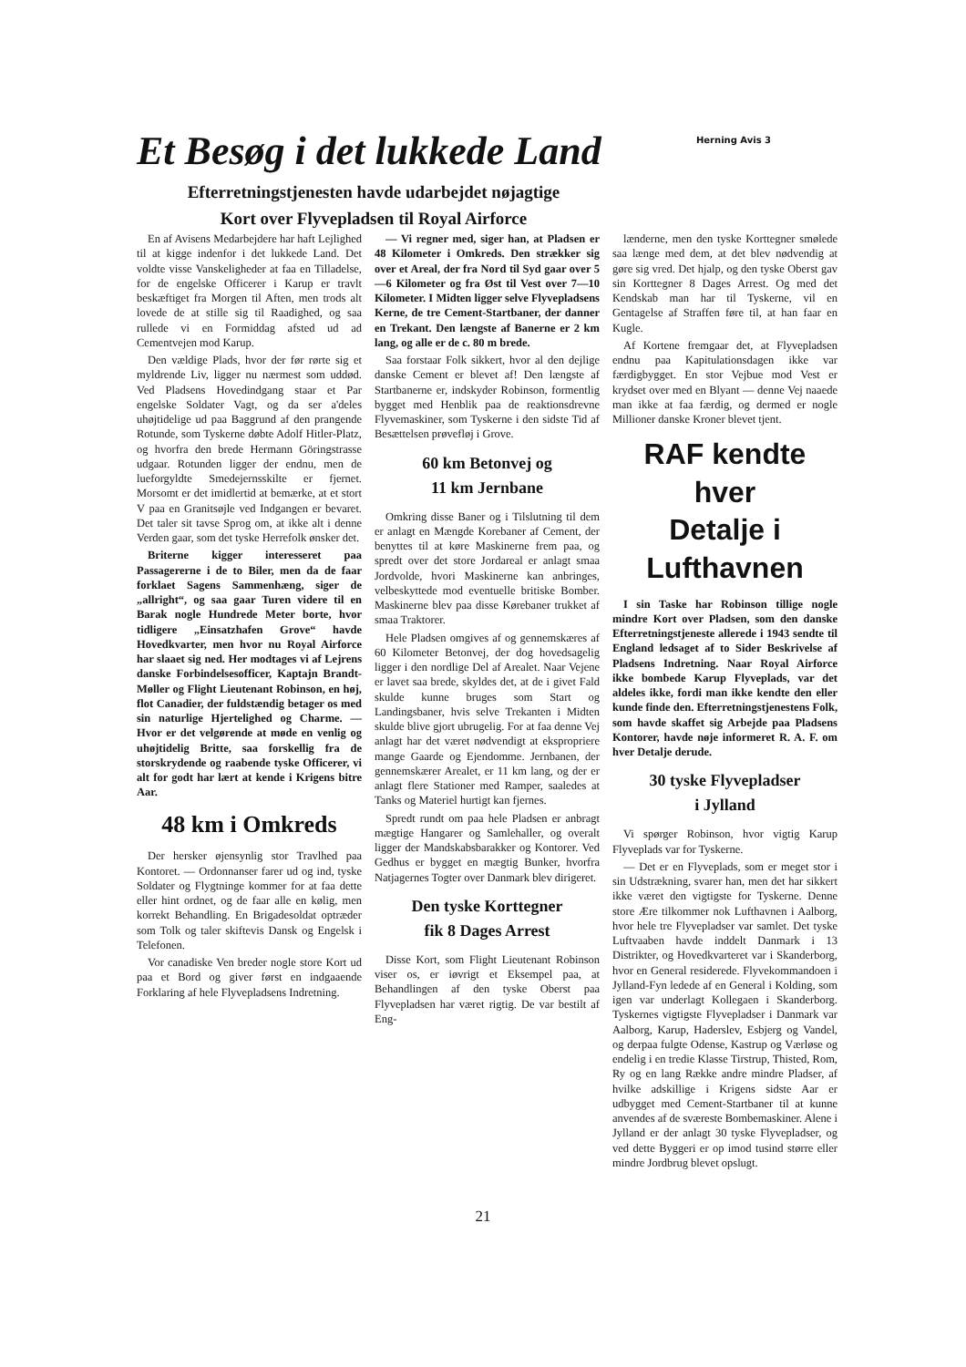Et Besøg i det lukkede Land
Efterretningstjenesten havde udarbejdet nøjagtige
Kort over Flyvepladsen til Royal Airforce
Herning Avis 3
En af Avisens Medarbejdere har haft Lejlighed til at kigge indenfor i det lukkede Land. Det voldte visse Vanskeligheder at faa en Tilladelse, for de engelske Officerer i Karup er travlt beskæftiget fra Morgen til Aften, men trods alt lovede de at stille sig til Raadighed, og saa rullede vi en Formiddag afsted ud ad Cementvejen mod Karup.
Den vældige Plads, hvor der før rørte sig et myldrende Liv, ligger nu nærmest som uddød. Ved Pladsens Hovedindgang staar et Par engelske Soldater Vagt, og da ser a'deles uhøjtidelige ud paa Baggrund af den prangende Rotunde, som Tyskerne døbte Adolf Hitler-Platz, og hvorfra den brede Hermann Göringstrasse udgaar. Rotunden ligger der endnu, men de lueforgyldte Smedejernsskilte er fjernet. Morsomt er det imidlertid at bemærke, at et stort V paa en Granitsøjle ved Indgangen er bevaret. Det taler sit tavse Sprog om, at ikke alt i denne Verden gaar, som det tyske Herrefolk ønsker det.
Briterne kigger interesseret paa Passagererne i de to Biler, men da de faar forklaet Sagens Sammenhæng, siger de „allright“, og saa gaar Turen videre til en Barak nogle Hundrede Meter borte, hvor tidligere „Einsatzhafen Grove“ havde Hovedkvarter, men hvor nu Royal Airforce har slaaet sig ned. Her modtages vi af Lejrens danske Forbindelsesofficer, Kaptajn Brandt-Møller og Flight Lieutenant Robinson, en høj, flot Canadier, der fuldstændig betager os med sin naturlige Hjertelighed og Charme. — Hvor er det velgørende at møde en venlig og uhøjtidelig Britte, saa forskellig fra de storskrydende og raabende tyske Officerer, vi alt for godt har lært at kende i Krigens bitre Aar.
48 km i Omkreds
Der hersker øjensynlig stor Travlhed paa Kontoret. — Ordonnanser farer ud og ind, tyske Soldater og Flygtninge kommer for at faa dette eller hint ordnet, og de faar alle en kølig, men korrekt Behandling. En Brigadesoldat optræder som Tolk og taler skiftevis Dansk og Engelsk i Telefonen.
Vor canadiske Ven breder nogle store Kort ud paa et Bord og giver først en indgaaende Forklaring af hele Flyvepladsens Indretning.
— Vi regner med, siger han, at Pladsen er 48 Kilometer i Omkreds. Den strækker sig over et Areal, der fra Nord til Syd gaar over 5—6 Kilometer og fra Øst til Vest over 7—10 Kilometer. I Midten ligger selve Flyvepladsens Kerne, de tre Cement-Startbaner, der danner en Trekant. Den længste af Banerne er 2 km lang, og alle er de c. 80 m brede.
Saa forstaar Folk sikkert, hvor al den dejlige danske Cement er blevet af! Den længste af Startbanerne er, indskyder Robinson, formentlig bygget med Henblik paa de reaktionsdrevne Flyvemaskiner, som Tyskerne i den sidste Tid af Besættelsen prøvefløj i Grove.
60 km Betonvej og
11 km Jernbane
Omkring disse Baner og i Tilslutning til dem er anlagt en Mængde Korebaner af Cement, der benyttes til at køre Maskinerne frem paa, og spredt over det store Jordareal er anlagt smaa Jordvolde, hvori Maskinerne kan anbringes, velbeskyttede mod eventuelle britiske Bomber. Maskinerne blev paa disse Kørebaner trukket af smaa Traktorer.
Hele Pladsen omgives af og gennemskæres af 60 Kilometer Betonvej, der dog hovedsagelig ligger i den nordlige Del af Arealet. Naar Vejene er lavet saa brede, skyldes det, at de i givet Fald skulde kunne bruges som Start og Landingsbaner, hvis selve Trekanten i Midten skulde blive gjort ubrugelig. For at faa denne Vej anlagt har det været nødvendigt at ekspropriere mange Gaarde og Ejendomme. Jernbanen, der gennemskærer Arealet, er 11 km lang, og der er anlagt flere Stationer med Ramper, saaledes at Tanks og Materiel hurtigt kan fjernes.
Spredt rundt om paa hele Pladsen er anbragt mægtige Hangarer og Samlehaller, og overalt ligger der Mandskabsbarakker og Kontorer. Ved Gedhus er bygget en mægtig Bunker, hvorfra Natjagernes Togter over Danmark blev dirigeret.
Den tyske Korttegner
fik 8 Dages Arrest
Disse Kort, som Flight Lieutenant Robinson viser os, er iøvrigt et Eksempel paa, at Behandlingen af den tyske Oberst paa Flyvepladsen har været rigtig. De var bestilt af Eng-
lænderne, men den tyske Korttegner smølede saa længe med dem, at det blev nødvendig at gøre sig vred. Det hjalp, og den tyske Oberst gav sin Korttegner 8 Dages Arrest. Og med det Kendskab man har til Tyskerne, vil en Gentagelse af Straffen føre til, at han faar en Kugle.
Af Kortene fremgaar det, at Flyvepladsen endnu paa Kapitulationsdagen ikke var færdigbygget. En stor Vejbue mod Vest er krydset over med en Blyant — denne Vej naaede man ikke at faa færdig, og dermed er nogle Millioner danske Kroner blevet tjent.
RAF kendte hver
Detalje i Lufthavnen
I sin Taske har Robinson tillige nogle mindre Kort over Pladsen, som den danske Efterretningstjeneste allerede i 1943 sendte til England ledsaget af to Sider Beskrivelse af Pladsens Indretning. Naar Royal Airforce ikke bombede Karup Flyveplads, var det aldeles ikke, fordi man ikke kendte den eller kunde finde den. Efterretningstjenestens Folk, som havde skaffet sig Arbejde paa Pladsens Kontorer, havde nøje informeret R. A. F. om hver Detalje derude.
30 tyske Flyvepladser
i Jylland
Vi spørger Robinson, hvor vigtig Karup Flyveplads var for Tyskerne.
— Det er en Flyveplads, som er meget stor i sin Udstrækning, svarer han, men det har sikkert ikke været den vigtigste for Tyskerne. Denne store Ære tilkommer nok Lufthavnen i Aalborg, hvor hele tre Flyvepladser var samlet. Det tyske Luftvaaben havde inddelt Danmark i 13 Distrikter, og Hovedkvarteret var i Skanderborg, hvor en General residerede. Flyvekommandoen i Jylland-Fyn ledede af en General i Kolding, som igen var underlagt Kollegaen i Skanderborg. Tyskernes vigtigste Flyvepladser i Danmark var Aalborg, Karup, Haderslev, Esbjerg og Vandel, og derpaa fulgte Odense, Kastrup og Værløse og endelig i en tredie Klasse Tirstrup, Thisted, Rom, Ry og en lang Række andre mindre Pladser, af hvilke adskillige i Krigens sidste Aar er udbygget med Cement-Startbaner til at kunne anvendes af de sværeste Bombemaskiner. Alene i Jylland er der anlagt 30 tyske Flyvepladser, og ved dette Byggeri er op imod tusind større eller mindre Jordbrug blevet opslugt.
21